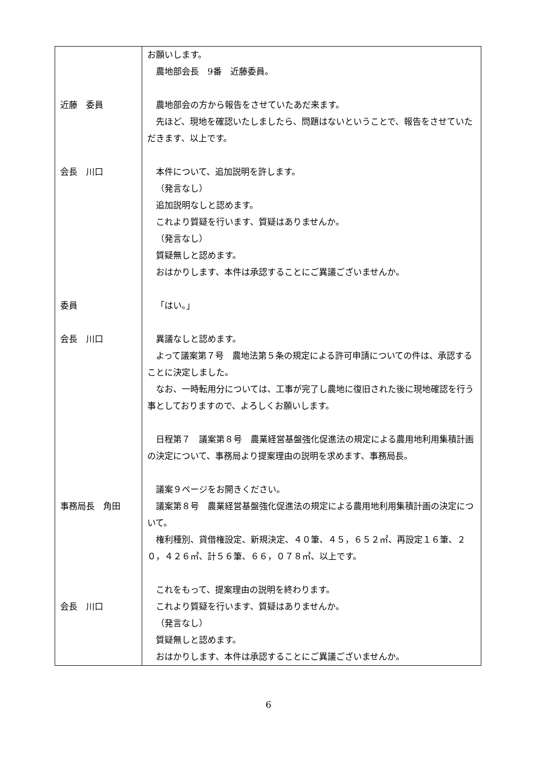| 近藤 委員 会長 川口 委員 会長 川口 事務局長 角田 会長 川口 | お願いします。 農地部会長 9番 近藤委員。 農地部会の方から報告をさせていたあだ来ます。 先ほど、現地を確認いたしましたら、問題はないということで、報告をさせていただきます、以上です。 本件について、追加説明を許します。 （発言なし） 追加説明なしと認めます。 これより質疑を行います、質疑はありませんか。 （発言なし） 質疑無しと認めます。 おはかりします、本件は承認することにご異議ございませんか。 「はい。」 異議なしと認めます。 よって議案第７号 農地法第５条の規定による許可申請についての件は、承認することに決定しました。 なお、一時転用分については、工事が完了し農地に復旧された後に現地確認を行う事としておりますので、よろしくお願いします。 日程第７ 議案第８号 農業経営基盤強化促進法の規定による農用地利用集積計画の決定について、事務局より提案理由の説明を求めます、事務局長。 議案９ページをお開きください。 議案第８号 農業経営基盤強化促進法の規定による農用地利用集積計画の決定について。 権利種別、貸借権設定、新規決定、４０筆、４５，６５２㎡、再設定１６筆、２０，４２６㎡、計５６筆、６６，０７８㎡、以上です。 これをもって、提案理由の説明を終わります。 これより質疑を行います、質疑はありませんか。 （発言なし） 質疑無しと認めます。 おはかりします、本件は承認することにご異議ございませんか。 |
6